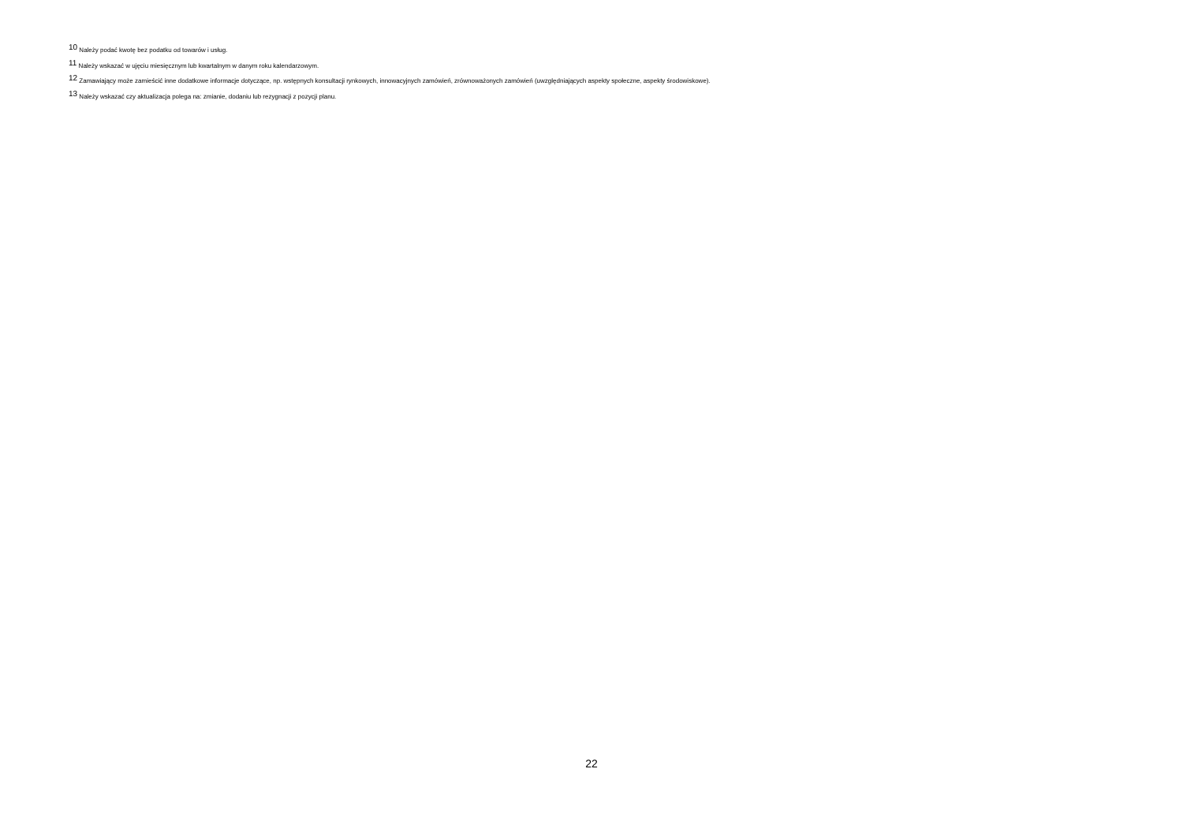<sup>10</sup> Należy podać kwotę bez podatku od towarów i usług.
<sup>11</sup> Należy wskazać w ujęciu miesięcznym lub kwartalnym w danym roku kalendarzowym.
<sup>12</sup> Zamawiający może zamieścić inne dodatkowe informacje dotyczące, np. wstępnych konsultacji rynkowych, innowacyjnych zamówień, zrównoważonych zamówień (uwzględniających aspekty społeczne, aspekty środowiskowe).
<sup>13</sup> Należy wskazać czy aktualizacja polega na: zmianie, dodaniu lub rezygnacji z pozycji planu.
22